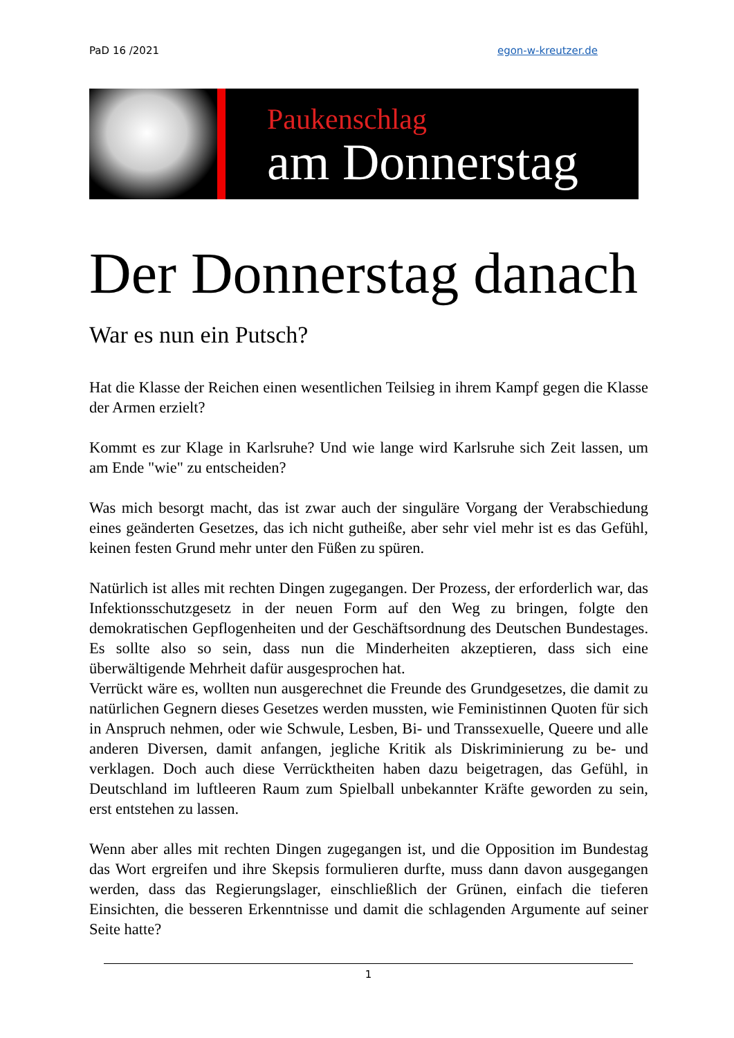PaD 16 /2021 egon-w-kreutzer.de
Paukenschlag
am Donnerstag
Der Donnerstag danach
War es nun ein Putsch?
Hat die Klasse der Reichen einen wesentlichen Teilsieg in ihrem Kampf gegen die Klasse der Armen erzielt?
Kommt es zur Klage in Karlsruhe? Und wie lange wird Karlsruhe sich Zeit lassen, um am Ende "wie" zu entscheiden?
Was mich besorgt macht, das ist zwar auch der singuläre Vorgang der Verab­schiedung eines geänderten Gesetzes, das ich nicht gutheiße, aber sehr viel mehr ist es das Gefühl, keinen festen Grund mehr unter den Füßen zu spüren.
Natürlich ist alles mit rechten Dingen zugegangen. Der Prozess, der erforderlich war, das Infektionsschutzgesetz in der neuen Form auf den Weg zu bringen, folgte den demokratischen Gepflogenheiten und der Geschäftsordnung des Deut­schen Bundestages. Es sollte also so sein, dass nun die Minderheiten akzeptieren, dass sich eine überwältigende Mehrheit dafür ausgesprochen hat.
Verrückt wäre es, wollten nun ausgerechnet die Freunde des Grundgesetzes, die damit zu natürlichen Gegnern dieses Gesetzes werden mussten, wie Feministin­nen Quoten für sich in Anspruch nehmen, oder wie Schwule, Lesben, Bi- und Transsexuelle, Queere und alle anderen Diversen, damit anfangen, jegliche Kritik als Diskriminierung zu be- und verklagen. Doch auch diese Verrücktheiten haben dazu beigetragen, das Gefühl, in Deutschland im luftleeren Raum zum Spielball unbekannter Kräfte geworden zu sein, erst entstehen zu lassen.
Wenn aber alles mit rechten Dingen zugegangen ist, und die Opposition im Bun­destag das Wort ergreifen und ihre Skepsis formulieren durfte, muss dann davon ausgegangen werden, dass das Regierungslager, einschließlich der Grünen, ein­fach die tieferen Einsichten, die besseren Erkenntnisse und damit die schlagenden Argumente auf seiner Seite hatte?
1